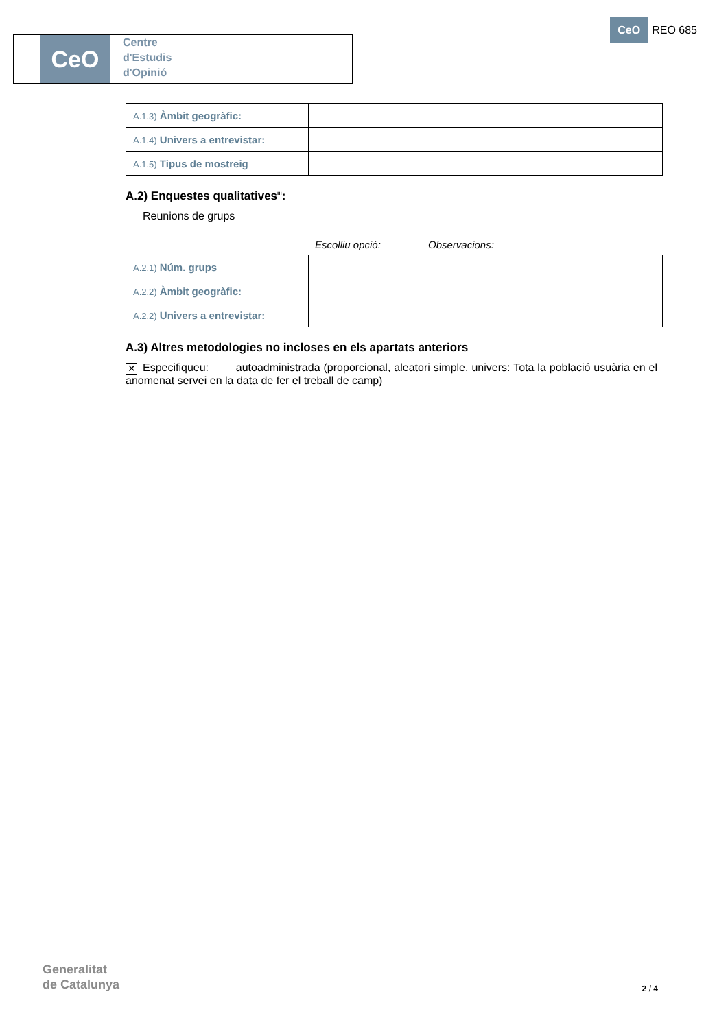CeO
Centre
d'Estudis
d'Opinió
CeO
REO 685
| A.1.3) Àmbit geogràfic: | | |
| A.1.4) Univers a entrevistar: | | |
| A.1.5) Tipus de mostreig | | |
A.2) Enquestes qualitatives<sup>iii</sup>:
Reunions de grups
Escolliu opció: Observacions:
| A.2.1) Núm. grups | | |
| A.2.2) Àmbit geogràfic: | | |
| A.2.2) Univers a entrevistar: | | |
A.3) Altres metodologies no incloses en els apartats anteriors
✕ Especifiqueu: autoadministrada (proporcional, aleatori simple, univers: Tota la població usuària en el anomenat servei en la data de fer el treball de camp)
Generalitat
de Catalunya
2 / 4